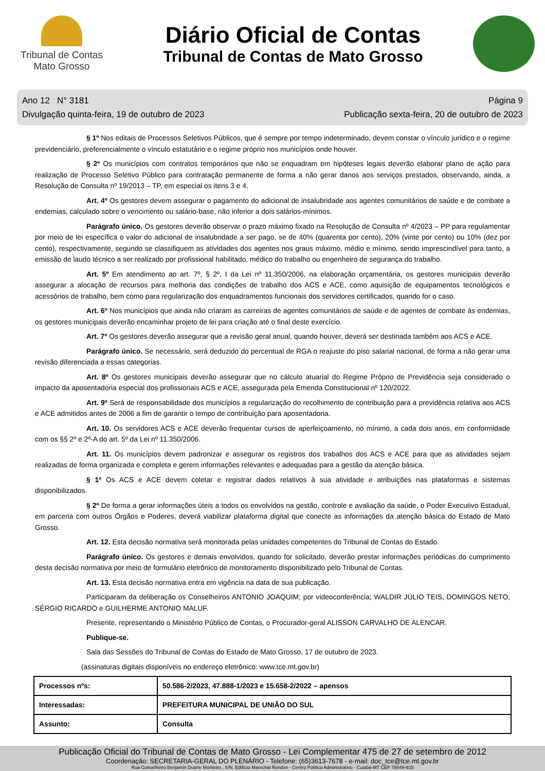Tribunal de Contas
Mato Grosso
Diário Oficial de Contas
Tribunal de Contas de Mato Grosso
Ano 12 N° 3181
Divulgação quinta-feira, 19 de outubro de 2023
Página 9
Publicação sexta-feira, 20 de outubro de 2023
§ 1º Nos editais de Processos Seletivos Públicos, que é sempre por tempo indeterminado, devem constar o vínculo jurídico e o regime previdenciário, preferencialmente o vínculo estatutário e o regime próprio nos municípios onde houver.
§ 2º Os municípios com contratos temporários que não se enquadram em hipóteses legais deverão elaborar plano de ação para realização de Processo Seletivo Público para contratação permanente de forma a não gerar danos aos serviços prestados, observando, ainda, a Resolução de Consulta nº 19/2013 – TP, em especial os itens 3 e 4.
Art. 4º Os gestores devem assegurar o pagamento do adicional de insalubridade aos agentes comunitários de saúde e de combate a endemias, calculado sobre o vencimento ou salário-base, não inferior a dois salários-mínimos.
Parágrafo único. Os gestores deverão observar o prazo máximo fixado na Resolução de Consulta nº 4/2023 – PP para regulamentar por meio de lei específica o valor do adicional de insalubridade a ser pago, se de 40% (quarenta por cento), 20% (vinte por cento) ou 10% (dez por cento), respectivamente, segundo se classifiquem as atividades dos agentes nos graus máximo, médio e mínimo, sendo imprescindível para tanto, a emissão de laudo técnico a ser realizado por profissional habilitado, médico do trabalho ou engenheiro de segurança do trabalho.
Art. 5º Em atendimento ao art. 7º, § 2º, I da Lei nº 11.350/2006, na elaboração orçamentária, os gestores municipais deverão assegurar a alocação de recursos para melhoria das condições de trabalho dos ACS e ACE, como aquisição de equipamentos tecnológicos e acessórios de trabalho, bem como para regularização dos enquadramentos funcionais dos servidores certificados, quando for o caso.
Art. 6º Nos municípios que ainda não criaram as carreiras de agentes comunitários de saúde e de agentes de combate às endemias, os gestores municipais deverão encaminhar projeto de lei para criação até o final deste exercício.
Art. 7º Os gestores deverão assegurar que a revisão geral anual, quando houver, deverá ser destinada também aos ACS e ACE.
Parágrafo único. Se necessário, será deduzido do percentual de RGA o reajuste do piso salarial nacional, de forma a não gerar uma revisão diferenciada a essas categorias.
Art. 8º Os gestores municipais deverão assegurar que no cálculo atuarial do Regime Próprio de Previdência seja considerado o impacto da aposentadoria especial dos profissionais ACS e ACE, assegurada pela Emenda Constitucional nº 120/2022.
Art. 9º Será de responsabilidade dos municípios a regularização do recolhimento de contribuição para a previdência relativa aos ACS e ACE admitidos antes de 2006 a fim de garantir o tempo de contribuição para aposentadoria.
Art. 10. Os servidores ACS e ACE deverão frequentar cursos de aperfeiçoamento, no mínimo, a cada dois anos, em conformidade com os §§ 2º e 2º-A do art. 5º da Lei nº 11.350/2006.
Art. 11. Os municípios devem padronizar e assegurar os registros dos trabalhos dos ACS e ACE para que as atividades sejam realizadas de forma organizada e completa e gerem informações relevantes e adequadas para a gestão da atenção básica.
§ 1º Os ACS e ACE devem coletar e registrar dados relativos à sua atividade e atribuições nas plataformas e sistemas disponibilizados.
§ 2º De forma a gerar informações úteis a todos os envolvidos na gestão, controle e avaliação da saúde, o Poder Executivo Estadual, em parceria com outros Órgãos e Poderes, deverá viabilizar plataforma digital que conecte as informações da atenção básica do Estado de Mato Grosso.
Art. 12. Esta decisão normativa será monitorada pelas unidades competentes do Tribunal de Contas do Estado.
Parágrafo único. Os gestores e demais envolvidos, quando for solicitado, deverão prestar informações periódicas do cumprimento desta decisão normativa por meio de formulário eletrônico de monitoramento disponibilizado pelo Tribunal de Contas.
Art. 13. Esta decisão normativa entra em vigência na data de sua publicação.
Participaram da deliberação os Conselheiros ANTONIO JOAQUIM; por videoconferência; WALDIR JÚLIO TEIS, DOMINGOS NETO, SÉRGIO RICARDO e GUILHERME ANTONIO MALUF.
Presente, representando o Ministério Público de Contas, o Procurador-geral ALISSON CARVALHO DE ALENCAR.
Publique-se.
Sala das Sessões do Tribunal de Contas do Estado de Mato Grosso, 17 de outubro de 2023.
(assinaturas digitais disponíveis no endereço eletrônico: www.tce.mt.gov.br)
| Processos nºs: | 50.586-2/2023, 47.888-1/2023 e 15.658-2/2022 – apensos |
| Interessadas: | PREFEITURA MUNICIPAL DE UNIÃO DO SUL |
| Assunto: | Consulta |
Publicação Oficial do Tribunal de Contas de Mato Grosso - Lei Complementar 475 de 27 de setembro de 2012
Coordenação: SECRETARIA-GERAL DO PLENÁRIO - Telefone: (65)3613-7678 - e-mail: doc_tce@tce.mt.gov.br
Rua Conselheiro Benjamin Duarte Monteiro , S/N, Edifício Marechal Rondon - Centro Político Administrativo - Cuiabá-MT CEP 78049-915